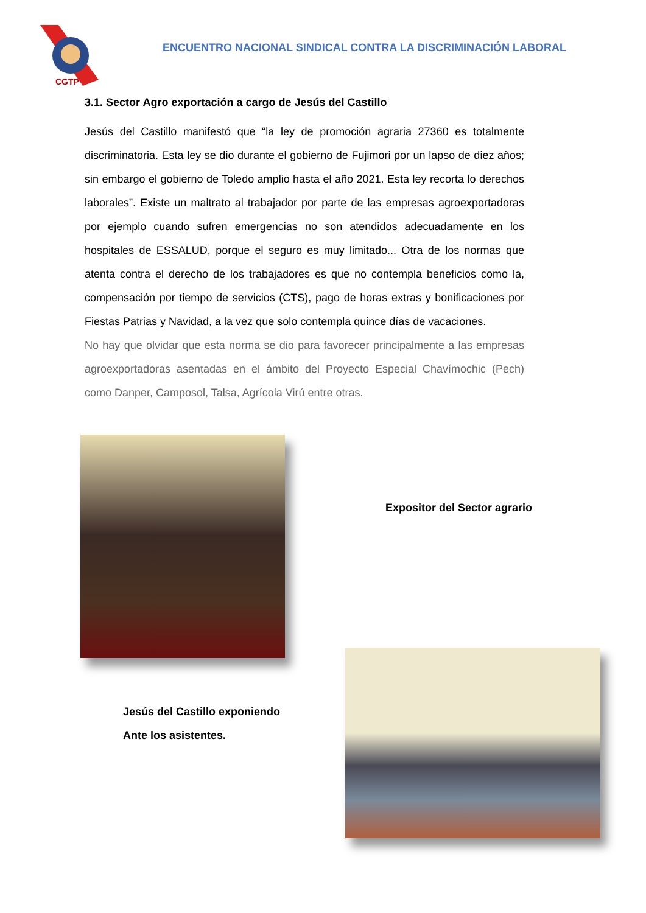CGTP
ENCUENTRO NACIONAL SINDICAL CONTRA LA DISCRIMINACIÓN LABORAL
3.1. Sector Agro exportación a cargo de Jesús del Castillo
Jesús del Castillo manifestó que “la ley de promoción agraria 27360 es totalmente discriminatoria. Esta ley se dio durante el gobierno de Fujimori por un lapso de diez años; sin embargo el gobierno de Toledo amplio hasta el año 2021. Esta ley recorta lo derechos laborales”. Existe un maltrato al trabajador por parte de las empresas agroexportadoras por ejemplo cuando sufren emergencias no son atendidos adecuadamente en los hospitales de ESSALUD, porque el seguro es muy limitado... Otra de los normas que atenta contra el derecho de los trabajadores es que no contempla beneficios como la, compensación por tiempo de servicios (CTS), pago de horas extras y bonificaciones por Fiestas Patrias y Navidad, a la vez que solo contempla quince días de vacaciones.
No hay que olvidar que esta norma se dio para favorecer principalmente a las empresas agroexportadoras asentadas en el ámbito del Proyecto Especial Chavímochic (Pech) como Danper, Camposol, Talsa, Agrícola Virú entre otras.
Expositor del Sector agrario
Jesús del Castillo exponiendo
Ante los asistentes.